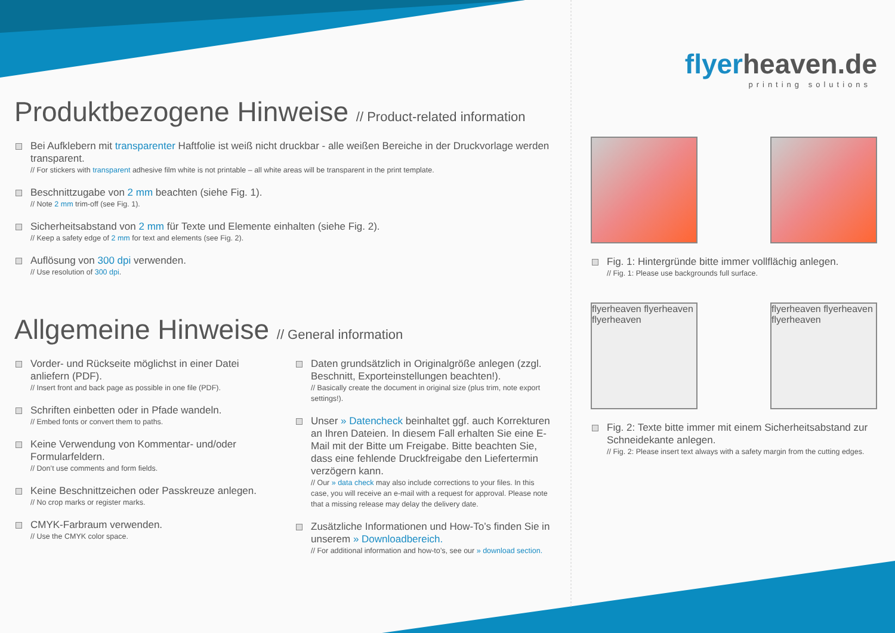Produktbezogene Hinweise // Product-related information
Bei Aufklebern mit transparenter Haftfolie ist weiß nicht druckbar - alle weißen Bereiche in der Druckvorlage werden transparent.
// For stickers with transparent adhesive film white is not printable – all white areas will be transparent in the print template.
Beschnittzugabe von 2 mm beachten (siehe Fig. 1).
// Note 2 mm trim-off (see Fig. 1).
Sicherheitsabstand von 2 mm für Texte und Elemente einhalten (siehe Fig. 2).
// Keep a safety edge of 2 mm for text and elements (see Fig. 2).
Auflösung von 300 dpi verwenden.
// Use resolution of 300 dpi.
Allgemeine Hinweise // General information
Vorder- und Rückseite möglichst in einer Datei anliefern (PDF).
// Insert front and back page as possible in one file (PDF).
Schriften einbetten oder in Pfade wandeln.
// Embed fonts or convert them to paths.
Keine Verwendung von Kommentar- und/oder Formularfeldern.
// Don’t use comments and form fields.
Keine Beschnittzeichen oder Passkreuze anlegen.
// No crop marks or register marks.
CMYK-Farbraum verwenden.
// Use the CMYK color space.
Daten grundsätzlich in Originalgröße anlegen (zzgl. Beschnitt, Exporteinstellungen beachten!).
// Basically create the document in original size (plus trim, note export settings!).
Unser » Datencheck beinhaltet ggf. auch Korrekturen an Ihren Dateien. In diesem Fall erhalten Sie eine E-Mail mit der Bitte um Freigabe. Bitte beachten Sie, dass eine fehlende Druckfreigabe den Liefertermin verzögern kann.
// Our » data check may also include corrections to your files. In this case, you will receive an e-mail with a request for approval. Please note that a missing release may delay the delivery date.
Zusätzliche Informationen und How-To’s finden Sie in unserem » Downloadbereich.
// For additional information and how-to’s, see our » download section.
flyerheaven.de
printing solutions
Fig. 1: Hintergründe bitte immer vollflächig anlegen.
// Fig. 1: Please use backgrounds full surface.
flyerheaven flyerheaven flyerheaven
flyerheaven flyerheaven flyerheaven
Fig. 2: Texte bitte immer mit einem Sicherheitsabstand zur Schneidekante anlegen.
// Fig. 2: Please insert text always with a safety margin from the cutting edges.